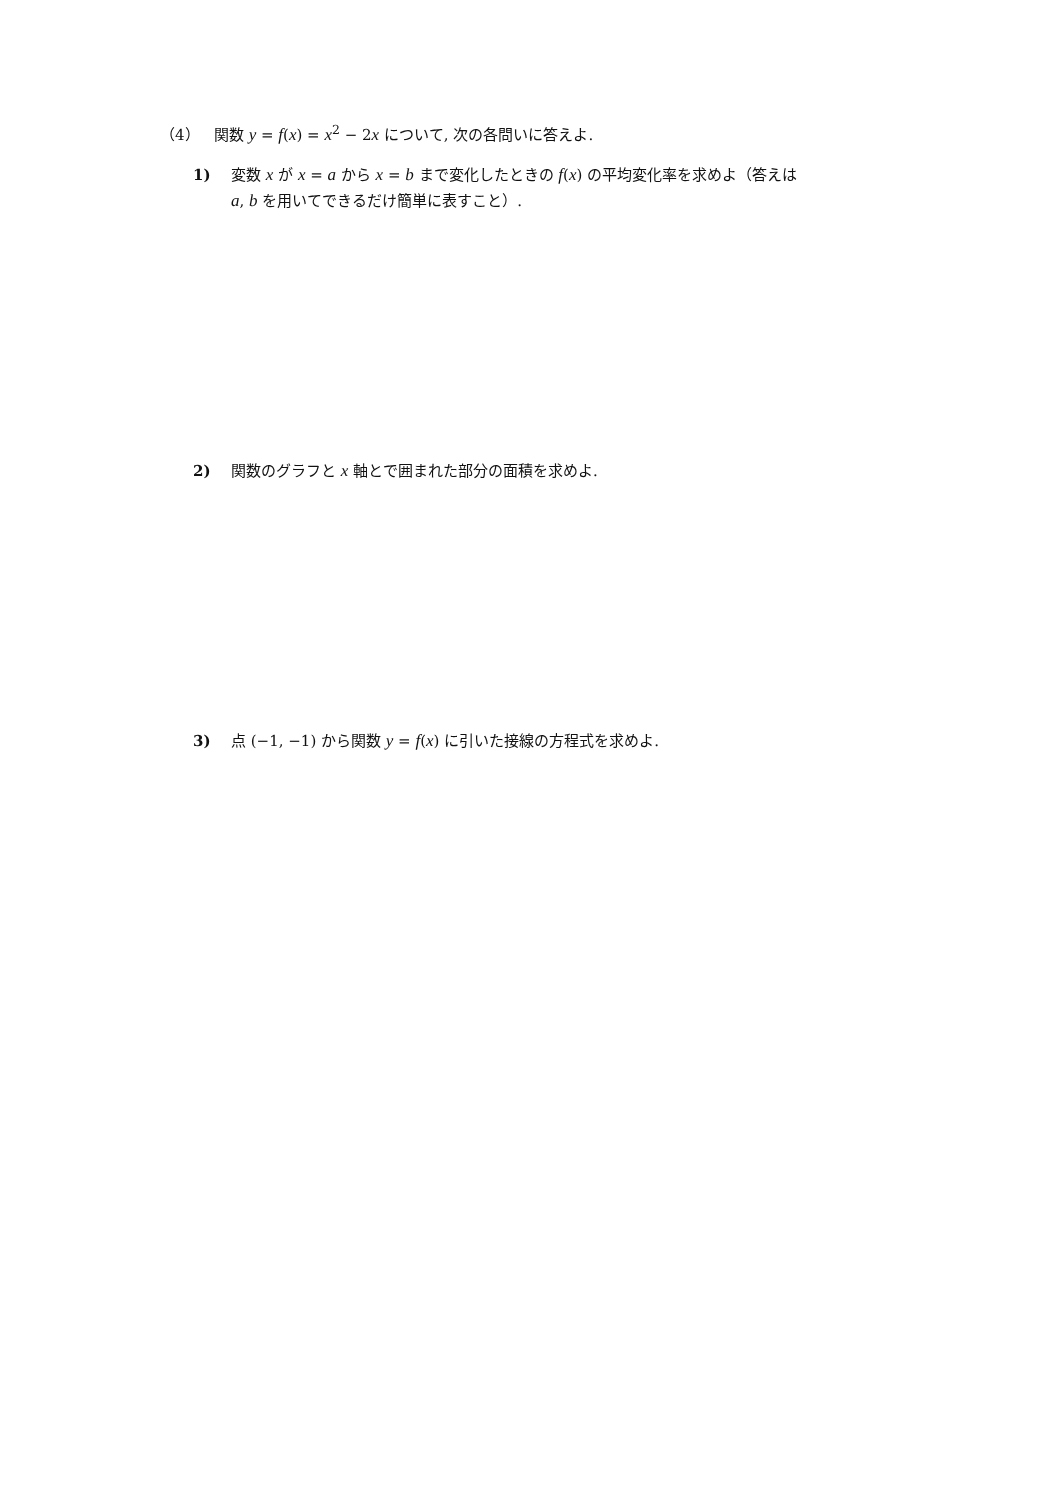（4） 関数 y = f(x) = x<sup>2</sup> − 2x について, 次の各問いに答えよ.
1) 変数 x が x = a から x = b まで変化したときの f(x) の平均変化率を求めよ（答えは
a, b を用いてできるだけ簡単に表すこと）.
2) 関数のグラフと x 軸とで囲まれた部分の面積を求めよ.
3) 点 (−1, −1) から関数 y = f(x) に引いた接線の方程式を求めよ.